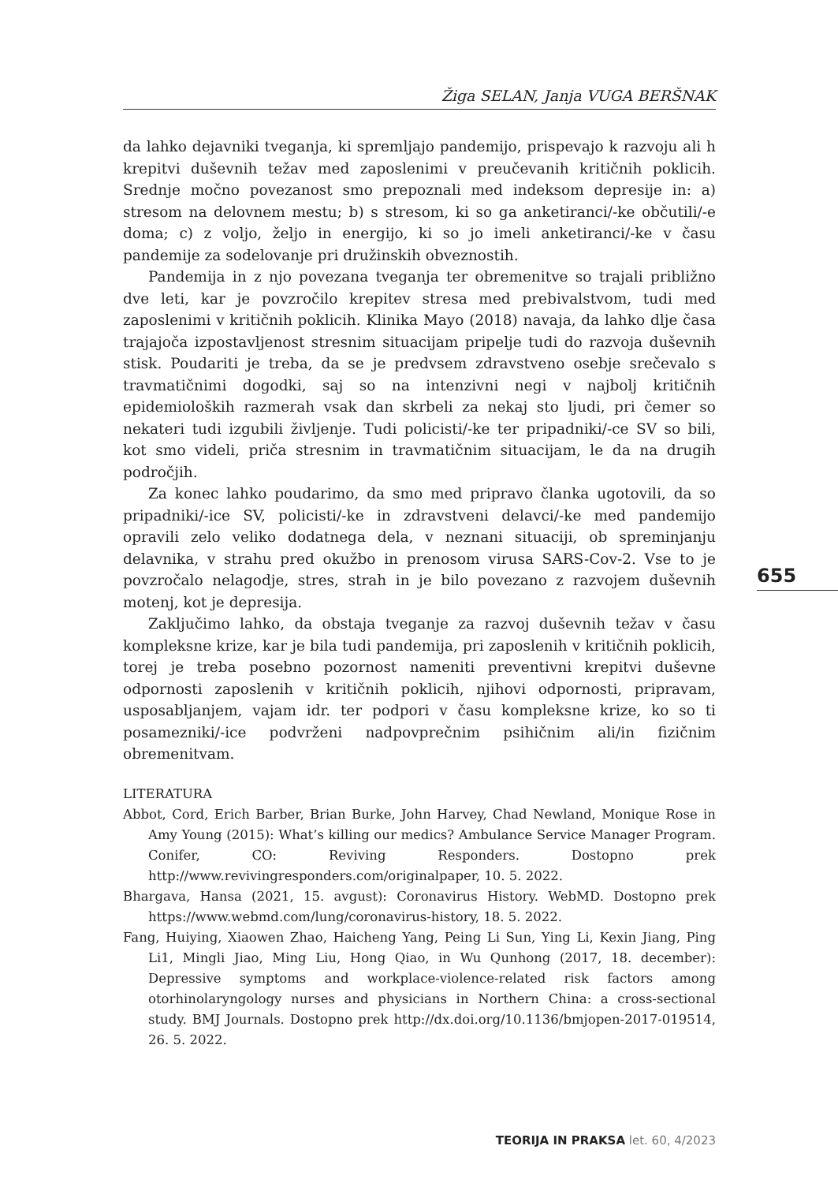Žiga SELAN, Janja VUGA BERŠNAK
da lahko dejavniki tveganja, ki spremljajo pandemijo, prispevajo k razvoju ali h krepitvi duševnih težav med zaposlenimi v preučevanih kritičnih poklicih. Srednje močno povezanost smo prepoznali med indeksom depresije in: a) stresom na delovnem mestu; b) s stresom, ki so ga anketiranci/-ke občutili/-e doma; c) z voljo, željo in energijo, ki so jo imeli anketiranci/-ke v času pandemije za sodelovanje pri družinskih obveznostih.
Pandemija in z njo povezana tveganja ter obremenitve so trajali približno dve leti, kar je povzročilo krepitev stresa med prebivalstvom, tudi med zaposlenimi v kritičnih poklicih. Klinika Mayo (2018) navaja, da lahko dlje časa trajajoča izpostavljenost stresnim situacijam pripelje tudi do razvoja duševnih stisk. Poudariti je treba, da se je predvsem zdravstveno osebje srečevalo s travmatičnimi dogodki, saj so na intenzivni negi v najbolj kritičnih epidemioloških razmerah vsak dan skrbeli za nekaj sto ljudi, pri čemer so nekateri tudi izgubili življenje. Tudi policisti/-ke ter pripadniki/-ce SV so bili, kot smo videli, priča stresnim in travmatičnim situacijam, le da na drugih področjih.
Za konec lahko poudarimo, da smo med pripravo članka ugotovili, da so pripadniki/-ice SV, policisti/-ke in zdravstveni delavci/-ke med pandemijo opravili zelo veliko dodatnega dela, v neznani situaciji, ob spreminjanju delavnika, v strahu pred okužbo in prenosom virusa SARS-Cov-2. Vse to je povzročalo nelagodje, stres, strah in je bilo povezano z razvojem duševnih motenj, kot je depresija.
Zaključimo lahko, da obstaja tveganje za razvoj duševnih težav v času kompleksne krize, kar je bila tudi pandemija, pri zaposlenih v kritičnih poklicih, torej je treba posebno pozornost nameniti preventivni krepitvi duševne odpornosti zaposlenih v kritičnih poklicih, njihovi odpornosti, pripravam, usposabljanjem, vajam idr. ter podpori v času kompleksne krize, ko so ti posamezniki/-ice podvrženi nadpovprečnim psihičnim ali/in fizičnim obremenitvam.
LITERATURA
Abbot, Cord, Erich Barber, Brian Burke, John Harvey, Chad Newland, Monique Rose in Amy Young (2015): What’s killing our medics? Ambulance Service Manager Program. Conifer, CO: Reviving Responders. Dostopno prek http://www.revivingresponders.com/originalpaper, 10. 5. 2022.
Bhargava, Hansa (2021, 15. avgust): Coronavirus History. WebMD. Dostopno prek https://www.webmd.com/lung/coronavirus-history, 18. 5. 2022.
Fang, Huiying, Xiaowen Zhao, Haicheng Yang, Peing Li Sun, Ying Li, Kexin Jiang, Ping Li1, Mingli Jiao, Ming Liu, Hong Qiao, in Wu Qunhong (2017, 18. december): Depressive symptoms and workplace-violence-related risk factors among otorhinolaryngology nurses and physicians in Northern China: a cross-sectional study. BMJ Journals. Dostopno prek http://dx.doi.org/10.1136/bmjopen-2017-019514, 26. 5. 2022.
655
TEORIJA IN PRAKSA let. 60, 4/2023